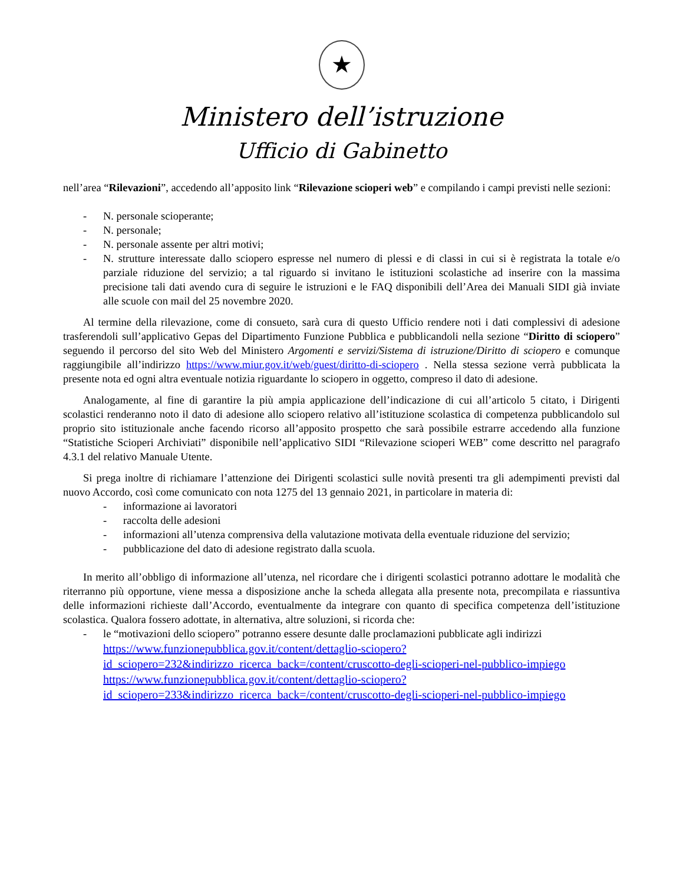★
Ministero dell’istruzione
Ufficio di Gabinetto
nell’area “Rilevazioni”, accedendo all’apposito link “Rilevazione scioperi web” e compilando i campi previsti nelle sezioni:
- N. personale scioperante;
- N. personale;
- N. personale assente per altri motivi;
- N. strutture interessate dallo sciopero espresse nel numero di plessi e di classi in cui si è registrata la totale e/o parziale riduzione del servizio; a tal riguardo si invitano le istituzioni scolastiche ad inserire con la massima precisione tali dati avendo cura di seguire le istruzioni e le FAQ disponibili dell’Area dei Manuali SIDI già inviate alle scuole con mail del 25 novembre 2020.
Al termine della rilevazione, come di consueto, sarà cura di questo Ufficio rendere noti i dati complessivi di adesione trasferendoli sull’applicativo Gepas del Dipartimento Funzione Pubblica e pubblicandoli nella sezione “Diritto di sciopero” seguendo il percorso del sito Web del Ministero Argomenti e servizi/Sistema di istruzione/Diritto di sciopero e comunque raggiungibile all’indirizzo https://www.miur.gov.it/web/guest/diritto-di-sciopero . Nella stessa sezione verrà pubblicata la presente nota ed ogni altra eventuale notizia riguardante lo sciopero in oggetto, compreso il dato di adesione.
Analogamente, al fine di garantire la più ampia applicazione dell’indicazione di cui all’articolo 5 citato, i Dirigenti scolastici renderanno noto il dato di adesione allo sciopero relativo all’istituzione scolastica di competenza pubblicandolo sul proprio sito istituzionale anche facendo ricorso all’apposito prospetto che sarà possibile estrarre accedendo alla funzione “Statistiche Scioperi Archiviati” disponibile nell’applicativo SIDI “Rilevazione scioperi WEB” come descritto nel paragrafo 4.3.1 del relativo Manuale Utente.
Si prega inoltre di richiamare l’attenzione dei Dirigenti scolastici sulle novità presenti tra gli adempimenti previsti dal nuovo Accordo, così come comunicato con nota 1275 del 13 gennaio 2021, in particolare in materia di:
- informazione ai lavoratori
- raccolta delle adesioni
- informazioni all’utenza comprensiva della valutazione motivata della eventuale riduzione del servizio;
- pubblicazione del dato di adesione registrato dalla scuola.
In merito all’obbligo di informazione all’utenza, nel ricordare che i dirigenti scolastici potranno adottare le modalità che riterranno più opportune, viene messa a disposizione anche la scheda allegata alla presente nota, precompilata e riassuntiva delle informazioni richieste dall’Accordo, eventualmente da integrare con quanto di specifica competenza dell’istituzione scolastica. Qualora fossero adottate, in alternativa, altre soluzioni, si ricorda che:
- le “motivazioni dello sciopero” potranno essere desunte dalle proclamazioni pubblicate agli indirizzi
https://www.funzionepubblica.gov.it/content/dettaglio-sciopero?id_sciopero=232&indirizzo_ricerca_back=/content/cruscotto-degli-scioperi-nel-pubblico-impiego
https://www.funzionepubblica.gov.it/content/dettaglio-sciopero?id_sciopero=233&indirizzo_ricerca_back=/content/cruscotto-degli-scioperi-nel-pubblico-impiego